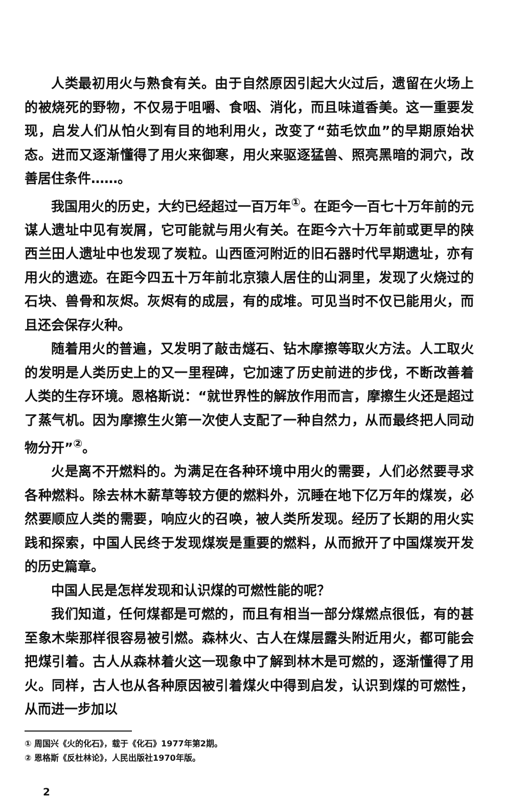人类最初用火与熟食有关。由于自然原因引起大火过后，遗留在火场上的被烧死的野物，不仅易于咀嚼、食咽、消化，而且味道香美。这一重要发现，启发人们从怕火到有目的地利用火，改变了“茹毛饮血”的早期原始状态。进而又逐渐懂得了用火来御寒，用火来驱逐猛兽、照亮黑暗的洞穴，改善居住条件……。
我国用火的历史，大约已经超过一百万年<sup>①</sup>。在距今一百七十万年前的元谋人遗址中见有炭屑，它可能就与用火有关。在距今六十万年前或更早的陕西兰田人遗址中也发现了炭粒。山西匼河附近的旧石器时代早期遗址，亦有用火的遗迹。在距今四五十万年前北京猿人居住的山洞里，发现了火烧过的石块、兽骨和灰烬。灰烬有的成层，有的成堆。可见当时不仅已能用火，而且还会保存火种。
随着用火的普遍，又发明了敲击燧石、钻木摩擦等取火方法。人工取火的发明是人类历史上的又一里程碑，它加速了历史前进的步伐，不断改善着人类的生存环境。恩格斯说：“就世界性的解放作用而言，摩擦生火还是超过了蒸气机。因为摩擦生火第一次使人支配了一种自然力，从而最终把人同动物分开”<sup>②</sup>。
火是离不开燃料的。为满足在各种环境中用火的需要，人们必然要寻求各种燃料。除去林木薪草等较方便的燃料外，沉睡在地下亿万年的煤炭，必然要顺应人类的需要，响应火的召唤，被人类所发现。经历了长期的用火实践和探索，中国人民终于发现煤炭是重要的燃料，从而掀开了中国煤炭开发的历史篇章。
中国人民是怎样发现和认识煤的可燃性能的呢？
我们知道，任何煤都是可燃的，而且有相当一部分煤燃点很低，有的甚至象木柴那样很容易被引燃。森林火、古人在煤层露头附近用火，都可能会把煤引着。古人从森林着火这一现象中了解到林木是可燃的，逐渐懂得了用火。同样，古人也从各种原因被引着煤火中得到启发，认识到煤的可燃性，从而进一步加以
① 周国兴《火的化石》，载于《化石》1977年第2期。
② 恩格斯《反杜林论》，人民出版社1970年版。
2